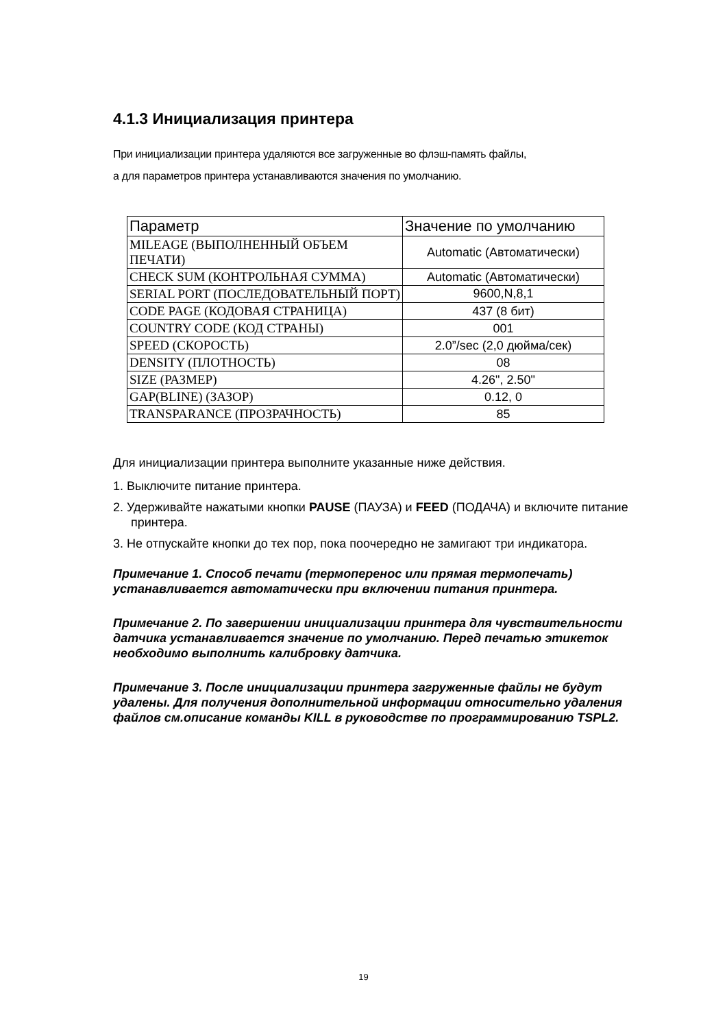4.1.3 Инициализация принтера
При инициализации принтера удаляются все загруженные во флэш-память файлы,
а для параметров принтера устанавливаются значения по умолчанию.
| Параметр | Значение по умолчанию |
| --- | --- |
| MILEAGE (ВЫПОЛНЕННЫЙ ОБЪЕМ ПЕЧАТИ) | Automatic (Автоматически) |
| CHECK SUM (КОНТРОЛЬНАЯ СУММА) | Automatic (Автоматически) |
| SERIAL PORT (ПОСЛЕДОВАТЕЛЬНЫЙ ПОРТ) | 9600,N,8,1 |
| CODE PAGE (КОДОВАЯ СТРАНИЦА) | 437 (8 бит) |
| COUNTRY CODE (КОД СТРАНЫ) | 001 |
| SPEED (СКОРОСТЬ) | 2.0”/sec (2,0 дюйма/сек) |
| DENSITY (ПЛОТНОСТЬ) | 08 |
| SIZE (РАЗМЕР) | 4.26", 2.50" |
| GAP(BLINE) (ЗАЗОР) | 0.12, 0 |
| TRANSPARANCE (ПРОЗРАЧНОСТЬ) | 85 |
Для инициализации принтера выполните указанные ниже действия.
1. Выключите питание принтера.
2. Удерживайте нажатыми кнопки PAUSE (ПАУЗА) и FEED (ПОДАЧА) и включите питание принтера.
3. Не отпускайте кнопки до тех пор, пока поочередно не замигают три индикатора.
Примечание 1. Способ печати (термоперенос или прямая термопечать) устанавливается автоматически при включении питания принтера.
Примечание 2. По завершении инициализации принтера для чувствительности датчика устанавливается значение по умолчанию. Перед печатью этикеток необходимо выполнить калибровку датчика.
Примечание 3. После инициализации принтера загруженные файлы не будут удалены. Для получения дополнительной информации относительно удаления файлов см.описание команды KILL в руководстве по программированию TSPL2.
19